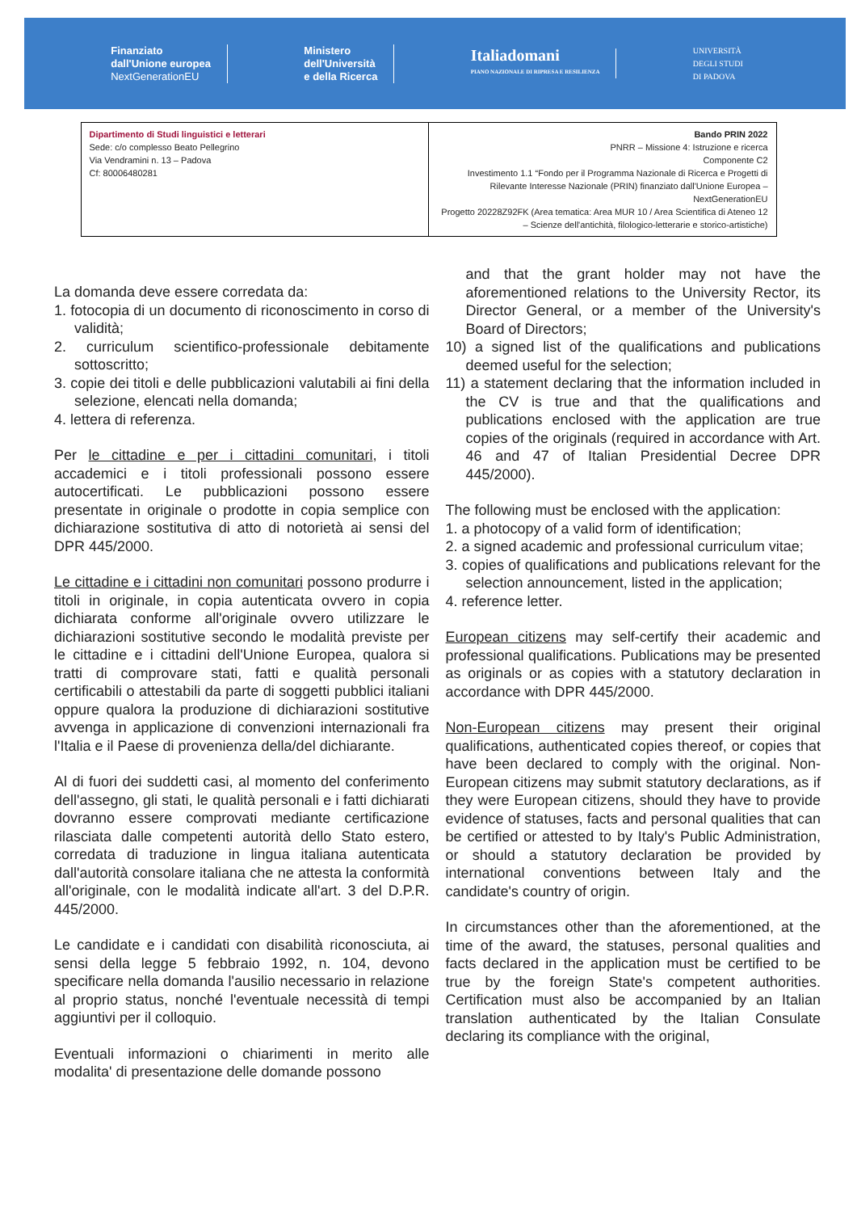Finanziato
dall'Unione europea
NextGenerationEU
Ministero
dell'Università
e della Ricerca
Italiadomani
PIANO NAZIONALE DI RIPRESA E RESILIENZA
UNIVERSITÀ
DEGLI STUDI
DI PADOVA
| Dipartimento di Studi linguistici e letterari Sede: c/o complesso Beato Pellegrino Via Vendramini n. 13 – Padova Cf: 80006480281 | Bando PRIN 2022 PNRR – Missione 4: Istruzione e ricerca Componente C2 Investimento 1.1 “Fondo per il Programma Nazionale di Ricerca e Progetti di Rilevante Interesse Nazionale (PRIN) finanziato dall'Unione Europea – NextGenerationEU Progetto 20228Z92FK (Area tematica: Area MUR 10 / Area Scientifica di Ateneo 12 – Scienze dell'antichità, filologico-letterarie e storico-artistiche) |
La domanda deve essere corredata da:
1. fotocopia di un documento di riconoscimento in corso di validità;
2. curriculum scientifico-professionale debitamente sottoscritto;
3. copie dei titoli e delle pubblicazioni valutabili ai fini della selezione, elencati nella domanda;
4. lettera di referenza.
Per le cittadine e per i cittadini comunitari, i titoli accademici e i titoli professionali possono essere autocertificati. Le pubblicazioni possono essere presentate in originale o prodotte in copia semplice con dichiarazione sostitutiva di atto di notorietà ai sensi del DPR 445/2000.
Le cittadine e i cittadini non comunitari possono produrre i titoli in originale, in copia autenticata ovvero in copia dichiarata conforme all'originale ovvero utilizzare le dichiarazioni sostitutive secondo le modalità previste per le cittadine e i cittadini dell'Unione Europea, qualora si tratti di comprovare stati, fatti e qualità personali certificabili o attestabili da parte di soggetti pubblici italiani oppure qualora la produzione di dichiarazioni sostitutive avvenga in applicazione di convenzioni internazionali fra l'Italia e il Paese di provenienza della/del dichiarante.
Al di fuori dei suddetti casi, al momento del conferimento dell'assegno, gli stati, le qualità personali e i fatti dichiarati dovranno essere comprovati mediante certificazione rilasciata dalle competenti autorità dello Stato estero, corredata di traduzione in lingua italiana autenticata dall'autorità consolare italiana che ne attesta la conformità all'originale, con le modalità indicate all'art. 3 del D.P.R. 445/2000.
Le candidate e i candidati con disabilità riconosciuta, ai sensi della legge 5 febbraio 1992, n. 104, devono specificare nella domanda l'ausilio necessario in relazione al proprio status, nonché l'eventuale necessità di tempi aggiuntivi per il colloquio.
Eventuali informazioni o chiarimenti in merito alle modalita' di presentazione delle domande possono
and that the grant holder may not have the aforementioned relations to the University Rector, its Director General, or a member of the University's Board of Directors;
10) a signed list of the qualifications and publications deemed useful for the selection;
11) a statement declaring that the information included in the CV is true and that the qualifications and publications enclosed with the application are true copies of the originals (required in accordance with Art. 46 and 47 of Italian Presidential Decree DPR 445/2000).
The following must be enclosed with the application:
1. a photocopy of a valid form of identification;
2. a signed academic and professional curriculum vitae;
3. copies of qualifications and publications relevant for the selection announcement, listed in the application;
4. reference letter.
European citizens may self-certify their academic and professional qualifications. Publications may be presented as originals or as copies with a statutory declaration in accordance with DPR 445/2000.
Non-European citizens may present their original qualifications, authenticated copies thereof, or copies that have been declared to comply with the original. Non-European citizens may submit statutory declarations, as if they were European citizens, should they have to provide evidence of statuses, facts and personal qualities that can be certified or attested to by Italy's Public Administration, or should a statutory declaration be provided by international conventions between Italy and the candidate's country of origin.
In circumstances other than the aforementioned, at the time of the award, the statuses, personal qualities and facts declared in the application must be certified to be true by the foreign State's competent authorities. Certification must also be accompanied by an Italian translation authenticated by the Italian Consulate declaring its compliance with the original,